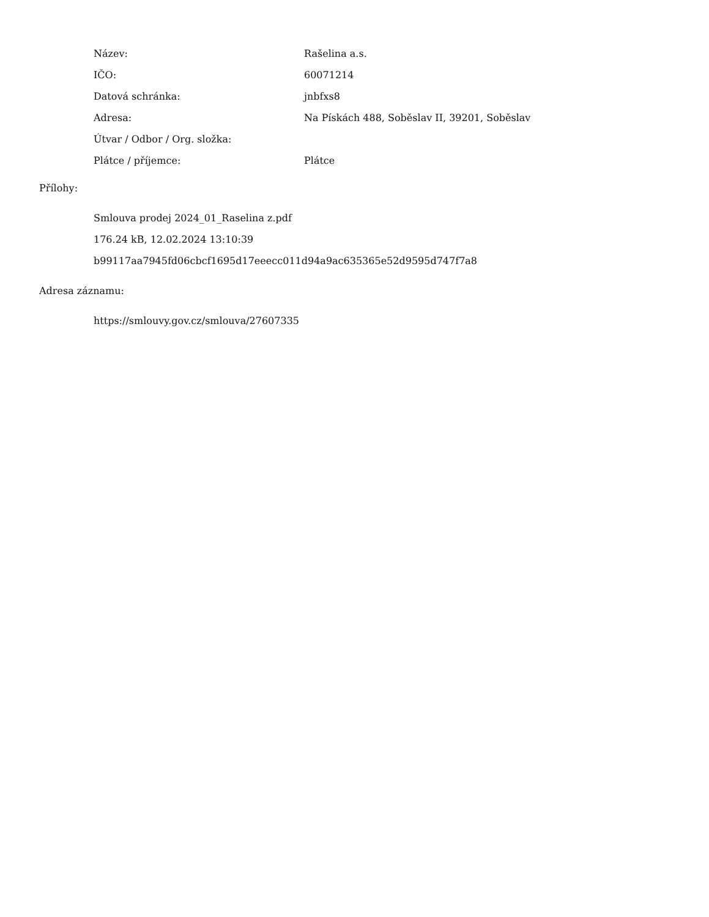| Název: | Rašelina a.s. |
| IČO: | 60071214 |
| Datová schránka: | jnbfxs8 |
| Adresa: | Na Pískách 488, Soběslav II, 39201, Soběslav |
| Útvar / Odbor / Org. složka: | |
| Plátce / příjemce: | Plátce |
Přílohy:
Smlouva prodej 2024_01_Raselina z.pdf
176.24 kB, 12.02.2024 13:10:39
b99117aa7945fd06cbcf1695d17eeecc011d94a9ac635365e52d9595d747f7a8
Adresa záznamu:
https://smlouvy.gov.cz/smlouva/27607335